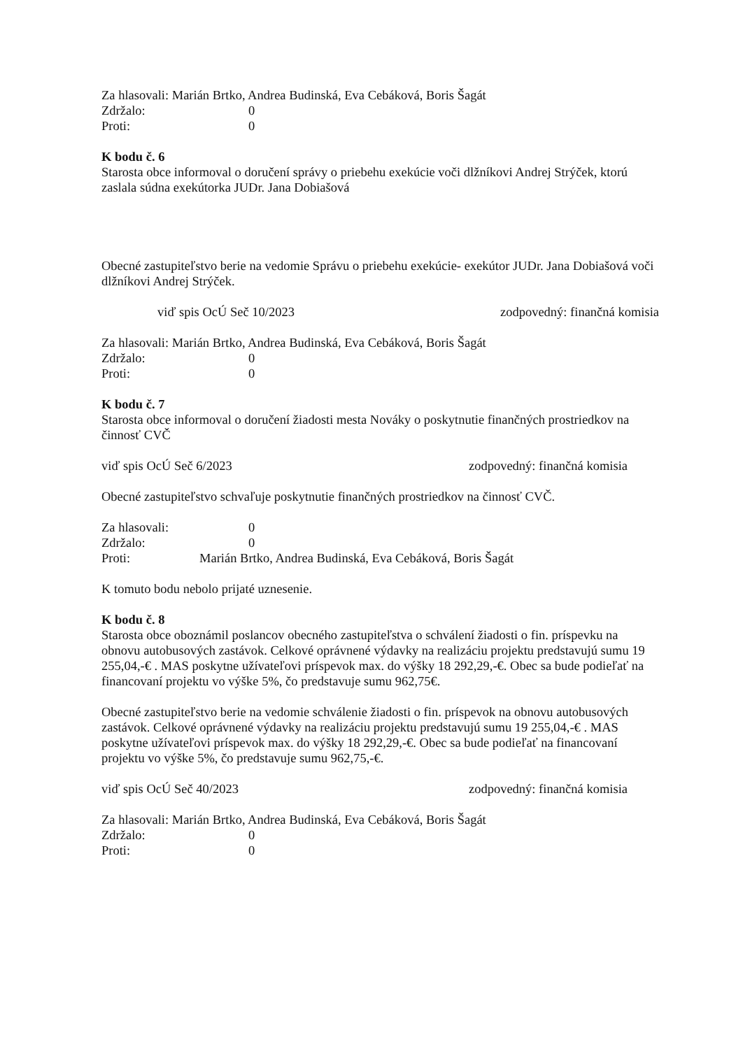Za hlasovali: Marián Brtko, Andrea Budinská, Eva Cebáková, Boris Šagát
Zdržalo: 0
Proti: 0
K bodu č. 6
Starosta obce informoval o doručení správy o priebehu exekúcie voči dlžníkovi Andrej Strýček, ktorú zaslala súdna exekútorka JUDr. Jana Dobiašová
Obecné zastupiteľstvo berie na vedomie Správu o priebehu exekúcie- exekútor JUDr. Jana Dobiašová voči dlžníkovi Andrej Strýček.
viď spis OcÚ Seč 10/2023 zodpovedný: finančná komisia
Za hlasovali: Marián Brtko, Andrea Budinská, Eva Cebáková, Boris Šagát
Zdržalo: 0
Proti: 0
K bodu č. 7
Starosta obce informoval o doručení žiadosti mesta Nováky o poskytnutie finančných prostriedkov na činnosť CVČ
viď spis OcÚ Seč 6/2023 zodpovedný: finančná komisia
Obecné zastupiteľstvo schvaľuje poskytnutie finančných prostriedkov na činnosť CVČ.
Za hlasovali: 0
Zdržalo: 0
Proti: Marián Brtko, Andrea Budinská, Eva Cebáková, Boris Šagát
K tomuto bodu nebolo prijaté uznesenie.
K bodu č. 8
Starosta obce oboznámil poslancov obecného zastupiteľstva o schválení žiadosti o fin. príspevku na obnovu autobusových zastávok. Celkové oprávnené výdavky na realizáciu projektu predstavujú sumu 19 255,04,-€ . MAS poskytne užívateľovi príspevok max. do výšky 18 292,29,-€. Obec sa bude podieľať na financovaní projektu vo výške 5%, čo predstavuje sumu 962,75€.
Obecné zastupiteľstvo berie na vedomie schválenie žiadosti o fin. príspevok na obnovu autobusových zastávok. Celkové oprávnené výdavky na realizáciu projektu predstavujú sumu 19 255,04,-€ . MAS poskytne užívateľovi príspevok max. do výšky 18 292,29,-€. Obec sa bude podieľať na financovaní projektu vo výške 5%, čo predstavuje sumu 962,75,-€.
viď spis OcÚ Seč 40/2023 zodpovedný: finančná komisia
Za hlasovali: Marián Brtko, Andrea Budinská, Eva Cebáková, Boris Šagát
Zdržalo: 0
Proti: 0